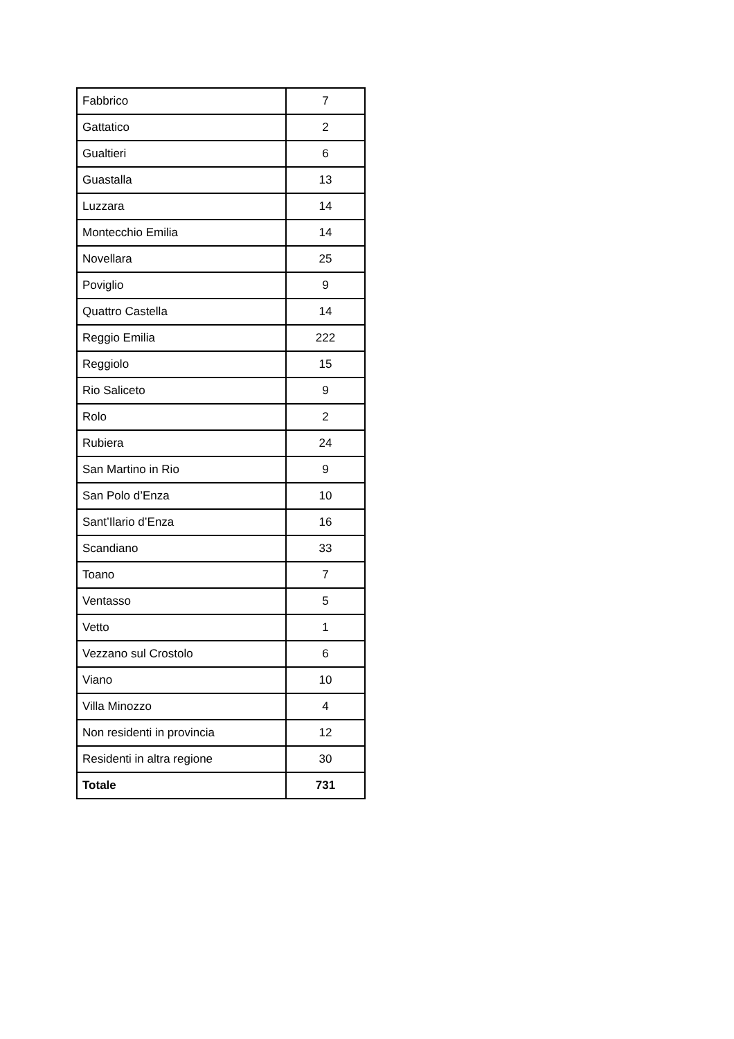| Fabbrico | 7 |
| Gattatico | 2 |
| Gualtieri | 6 |
| Guastalla | 13 |
| Luzzara | 14 |
| Montecchio Emilia | 14 |
| Novellara | 25 |
| Poviglio | 9 |
| Quattro Castella | 14 |
| Reggio Emilia | 222 |
| Reggiolo | 15 |
| Rio Saliceto | 9 |
| Rolo | 2 |
| Rubiera | 24 |
| San Martino in Rio | 9 |
| San Polo d’Enza | 10 |
| Sant’Ilario d’Enza | 16 |
| Scandiano | 33 |
| Toano | 7 |
| Ventasso | 5 |
| Vetto | 1 |
| Vezzano sul Crostolo | 6 |
| Viano | 10 |
| Villa Minozzo | 4 |
| Non residenti in provincia | 12 |
| Residenti in altra regione | 30 |
| Totale | 731 |